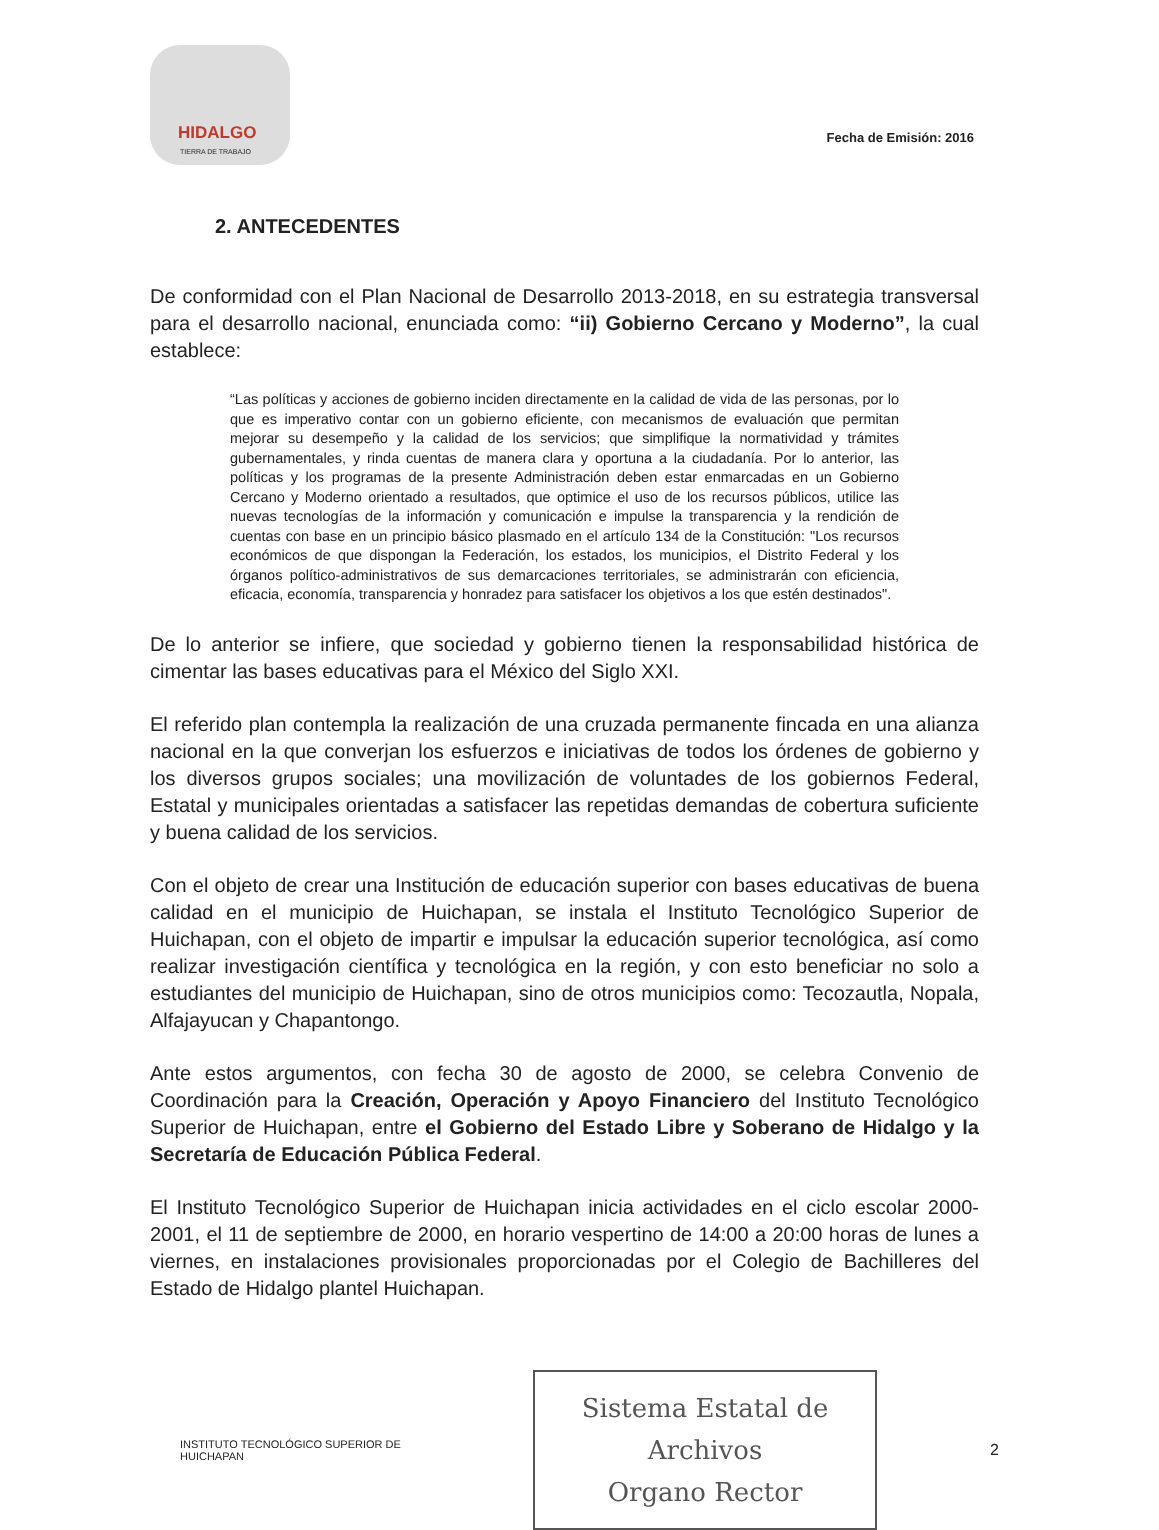HIDALGO
TIERRA DE TRABAJO
Fecha de Emisión: 2016
2. ANTECEDENTES
De conformidad con el Plan Nacional de Desarrollo 2013-2018, en su estrategia transversal para el desarrollo nacional, enunciada como: “ii) Gobierno Cercano y Moderno”, la cual establece:
“Las políticas y acciones de gobierno inciden directamente en la calidad de vida de las personas, por lo que es imperativo contar con un gobierno eficiente, con mecanismos de evaluación que permitan mejorar su desempeño y la calidad de los servicios; que simplifique la normatividad y trámites gubernamentales, y rinda cuentas de manera clara y oportuna a la ciudadanía. Por lo anterior, las políticas y los programas de la presente Administración deben estar enmarcadas en un Gobierno Cercano y Moderno orientado a resultados, que optimice el uso de los recursos públicos, utilice las nuevas tecnologías de la información y comunicación e impulse la transparencia y la rendición de cuentas con base en un principio básico plasmado en el artículo 134 de la Constitución: "Los recursos económicos de que dispongan la Federación, los estados, los municipios, el Distrito Federal y los órganos político-administrativos de sus demarcaciones territoriales, se administrarán con eficiencia, eficacia, economía, transparencia y honradez para satisfacer los objetivos a los que estén destinados".
De lo anterior se infiere, que sociedad y gobierno tienen la responsabilidad histórica de cimentar las bases educativas para el México del Siglo XXI.
El referido plan contempla la realización de una cruzada permanente fincada en una alianza nacional en la que converjan los esfuerzos e iniciativas de todos los órdenes de gobierno y los diversos grupos sociales; una movilización de voluntades de los gobiernos Federal, Estatal y municipales orientadas a satisfacer las repetidas demandas de cobertura suficiente y buena calidad de los servicios.
Con el objeto de crear una Institución de educación superior con bases educativas de buena calidad en el municipio de Huichapan, se instala el Instituto Tecnológico Superior de Huichapan, con el objeto de impartir e impulsar la educación superior tecnológica, así como realizar investigación científica y tecnológica en la región, y con esto beneficiar no solo a estudiantes del municipio de Huichapan, sino de otros municipios como: Tecozautla, Nopala, Alfajayucan y Chapantongo.
Ante estos argumentos, con fecha 30 de agosto de 2000, se celebra Convenio de Coordinación para la Creación, Operación y Apoyo Financiero del Instituto Tecnológico Superior de Huichapan, entre el Gobierno del Estado Libre y Soberano de Hidalgo y la Secretaría de Educación Pública Federal.
El Instituto Tecnológico Superior de Huichapan inicia actividades en el ciclo escolar 2000-2001, el 11 de septiembre de 2000, en horario vespertino de 14:00 a 20:00 horas de lunes a viernes, en instalaciones provisionales proporcionadas por el Colegio de Bachilleres del Estado de Hidalgo plantel Huichapan.
INSTITUTO TECNOLÓGICO SUPERIOR DE HUICHAPAN
Sistema Estatal de Archivos
Organo Rector
2